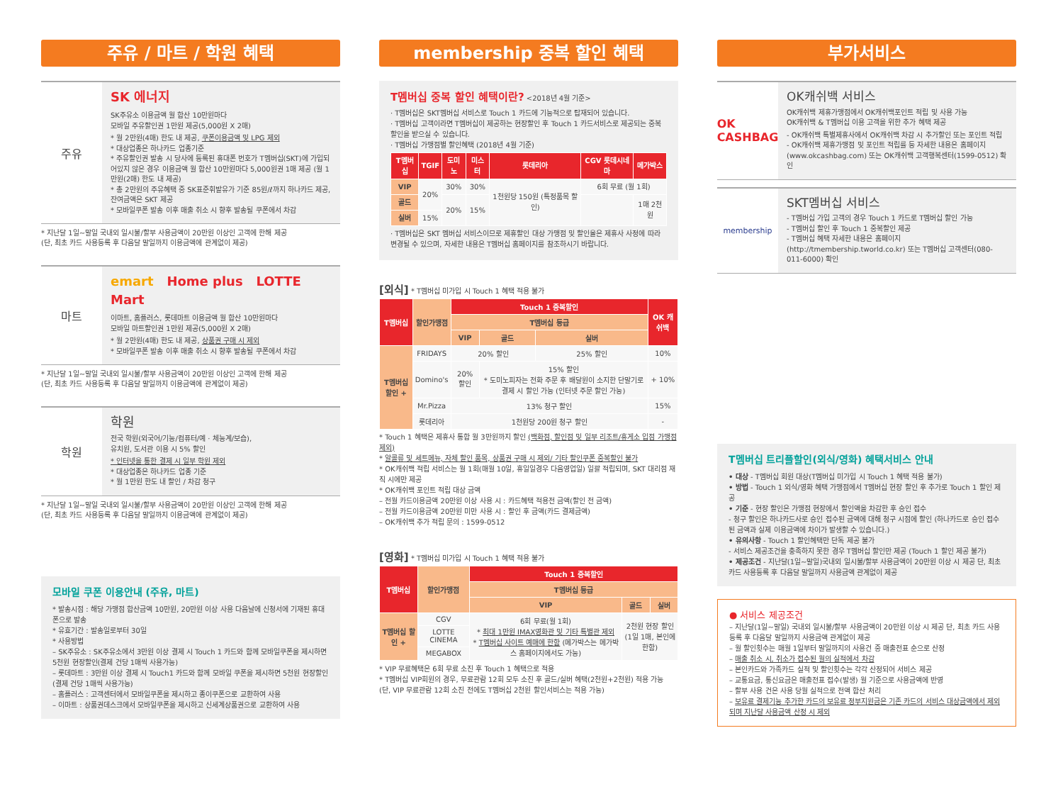주유 / 마트 / 학원 혜택
주유
SK 에너지
SK주유소 이용금액 월 합산 10만원마다
모바일 주유할인권 1만원 제공(5,000원 X 2매)
* 월 2만원(4매) 한도 내 제공, 쿠폰이용금액 및 LPG 제외
* 대상업종은 하나카드 업종기준
* 주유할인권 발송 시 당사에 등록된 휴대폰 번호가 T멤버십(SKT)에 가입되어있지 않은 경우 이용금액 월 합산 10만원마다 5,000원권 1매 제공 (월 1만원(2매) 한도 내 제공)
* 총 2만원의 주유혜택 중 SK표준휘발유가 기준 85원/ℓ까지 하나카드 제공, 잔여금액은 SKT 제공
* 모바일쿠폰 발송 이후 매출 취소 시 향후 발송될 쿠폰에서 차감
* 지난달 1일~말일 국내외 일시불/할부 사용금액이 20만원 이상인 고객에 한해 제공
(단, 최초 카드 사용등록 후 다음달 말일까지 이용금액에 관계없이 제공)
마트
emart Home plus LOTTE Mart
이마트, 홈플러스, 롯데마트 이용금액 월 합산 10만원마다
모바일 마트할인권 1만원 제공(5,000원 X 2매)
* 월 2만원(4매) 한도 내 제공, 상품권 구매 시 제외
* 모바일쿠폰 발송 이후 매출 취소 시 향후 발송될 쿠폰에서 차감
* 지난달 1일~말일 국내외 일시불/할부 사용금액이 20만원 이상인 고객에 한해 제공
(단, 최초 카드 사용등록 후 다음달 말일까지 이용금액에 관계없이 제공)
학원
학원
전국 학원(외국어/기능/컴퓨터/예 · 체능계/보습),
유치원, 도서관 이용 시 5% 할인
* 인터넷을 통한 결제 시 일부 학원 제외
* 대상업종은 하나카드 업종 기준
* 월 1만원 한도 내 할인 / 차감 청구
* 지난달 1일~말일 국내외 일시불/할부 사용금액이 20만원 이상인 고객에 한해 제공
(단, 최초 카드 사용등록 후 다음달 말일까지 이용금액에 관계없이 제공)
모바일 쿠폰 이용안내 (주유, 마트)
* 발송시점 : 해당 가맹점 합산금액 10만원, 20만원 이상 사용 다음날에 신청서에 기재된 휴대폰으로 발송
* 유효기간 : 발송일로부터 30일
* 사용방법
– SK주유소 : SK주유소에서 3만원 이상 결제 시 Touch 1 카드와 함께 모바일쿠폰을 제시하면 5천원 현장할인(결제 건당 1매씩 사용가능)
– 롯데마트 : 3만원 이상 결제 시 Touch1 카드와 함께 모바일 쿠폰을 제시하면 5천원 현장할인 (결제 건당 1매씩 사용가능)
– 홈플러스 : 고객센터에서 모바일쿠폰을 제시하고 종이쿠폰으로 교환하여 사용
– 이마트 : 상품권데스크에서 모바일쿠폰을 제시하고 신세계상품권으로 교환하여 사용
membership 중복 할인 혜택
T멤버십 중복 할인 혜택이란? <2018년 4월 기준>
· T멤버십은 SKT멤버십 서비스로 Touch 1 카드에 기능적으로 탑재되어 있습니다.
· T멤버십 고객이라면 T멤버십이 제공하는 현장할인 후 Touch 1 카드서비스로 제공되는 중복 할인을 받으실 수 있습니다.
· T멤버십 가맹점별 할인혜택 (2018년 4월 기준)
| T멤버십 | TGIF | 도미노 | 미스터 | 롯데리아 | CGV 롯데시네마 | 메가박스 |
| --- | --- | --- | --- | --- | --- | --- |
| VIP | 20% | 30% | 30% | 1천원당 150원 (특정품목 할인) | 6회 무료 (월 1회) | |
| 골드 | | 20% | 15% | | | 1매 2천원 |
| 실버 | 15% | | | | | |
· T멤버십은 SKT 멤버십 서비스이므로 제휴할인 대상 가맹점 및 할인율은 제휴사 사정에 따라 변경될 수 있으며, 자세한 내용은 T멤버십 홈페이지를 참조하시기 바랍니다.
[외식] * T멤버십 미가입 시 Touch 1 혜택 적용 불가
| T멤버십 | 할인가맹점 | Touch 1 중복할인 | | | OK 캐쉬백 |
| --- | --- | --- | --- | --- | --- |
| | | T멤버십 등급 | | | |
| | | VIP | 골드 | 실버 | |
| T멤버십 할인 + | FRIDAYS | 20% 할인 | | 25% 할인 | 10% |
| | Domino's | 20% 할인 | 15% 할인 * 도미노피자는 전화 주문 후 배달원이 소지한 단말기로 결제 시 할인 가능 (인터넷 주문 할인 가능) | | + 10% |
| | Mr.Pizza | 13% 청구 할인 | | | 15% |
| | 롯데리아 | 1천원당 200원 청구 할인 | | | - |
* Touch 1 혜택은 제휴사 통합 월 3만원까지 할인 (백화점, 할인점 및 일부 리조트/휴게소 입점 가맹점 제외)
* 알콜류 및 세트메뉴, 자체 할인 품목, 상품권 구매 시 제외/ 기타 할인쿠폰 중복할인 불가
* OK캐쉬백 적립 서비스는 월 1회(매월 10일, 휴일일경우 다음영업일) 일괄 적립되며, SKT 대리점 재직 시에만 제공
* OK캐쉬백 포인트 적립 대상 금액
– 전월 카드이용금액 20만원 이상 사용 시 : 카드혜택 적용전 금액(할인 전 금액)
– 전월 카드이용금액 20만원 미만 사용 시 : 할인 후 금액(카드 결제금액)
– OK캐쉬백 추가 적립 문의 : 1599-0512
[영화] * T멤버십 미가입 시 Touch 1 혜택 적용 불가
| T멤버십 | 할인가맹점 | Touch 1 중복할인 | | |
| --- | --- | --- | --- | --- |
| | | T멤버십 등급 | | |
| | | VIP | 골드 | 실버 |
| T멤버십 할인 + | CGV | 6회 무료(월 1회) * 최대 1만원 IMAX영화관 및 기타 특별관 제외 * T멤버십 사이트 예매에 한함 (메가박스는 메가박스 홈페이지에서도 가능) | 2천원 현장 할인 (1일 1매, 본인에 한함) | |
| | LOTTE CINEMA | | | |
| | MEGABOX | | | |
* VIP 무료혜택은 6회 무료 소진 후 Touch 1 혜택으로 적용
* T멤버십 VIP회원의 경우, 무료관람 12회 모두 소진 후 골드/실버 혜택(2천원+2천원) 적용 가능
(단, VIP 무료관람 12회 소진 전에도 T멤버십 2천원 할인서비스는 적용 가능)
부가서비스
OK CASHBAG
OK캐쉬백 서비스
OK캐쉬백 제휴가맹점에서 OK캐쉬백포인트 적립 및 사용 가능
OK캐쉬백 & T멤버십 이용 고객을 위한 추가 혜택 제공
- OK캐쉬백 특별제휴사에서 OK캐쉬백 차감 시 추가할인 또는 포인트 적립
- OK캐쉬백 제휴가맹점 및 포인트 적립률 등 자세한 내용은 홈페이지 (www.okcashbag.com) 또는 OK캐쉬백 고객행복센터(1599-0512) 확인
membership
SKT멤버십 서비스
- T멤버십 가입 고객의 경우 Touch 1 카드로 T멤버십 할인 가능
- T멤버십 할인 후 Touch 1 중복할인 제공
- T멤버십 혜택 자세한 내용은 홈페이지(http://tmembership.tworld.co.kr) 또는 T멤버십 고객센터(080-011-6000) 확인
T멤버십 트리플할인(외식/영화) 혜택서비스 안내
• 대상 - T멤버십 회원 대상(T멤버십 미가입 시 Touch 1 혜택 적용 불가)
• 방법 - Touch 1 외식/영화 혜택 가맹점에서 T멤버십 현장 할인 후 추가로 Touch 1 할인 제공
• 기준 - 현장 할인은 가맹점 현장에서 할인액을 차감한 후 승인 접수
- 청구 할인은 하나카드사로 승인 접수된 금액에 대해 청구 시점에 할인 (하나카드로 승인 접수된 금액과 실제 이용금액에 차이가 발생할 수 있습니다.)
• 유의사항 - Touch 1 할인혜택만 단독 제공 불가
- 서비스 제공조건을 충족하지 못한 경우 T멤버십 할인만 제공 (Touch 1 할인 제공 불가)
• 제공조건 - 지난달(1일~말일)국내외 일시불/할부 사용금액이 20만원 이상 시 제공 단, 최초 카드 사용등록 후 다음달 말일까지 사용금액 관계없이 제공
● 서비스 제공조건
– 지난달(1일~말일) 국내외 일시불/할부 사용금액이 20만원 이상 시 제공 단, 최초 카드 사용등록 후 다음달 말일까지 사용금액 관계없이 제공
– 월 할인횟수는 매월 1일부터 말일까지의 사용건 중 매출전표 순으로 산정
– 매출 취소 시, 취소가 접수된 월의 실적에서 차감
– 본인카드와 가족카드 실적 및 할인횟수는 각각 산정되어 서비스 제공
– 교통요금, 통신요금은 매출전표 접수(발생) 월 기준으로 사용금액에 반영
– 할부 사용 건은 사용 당월 실적으로 전액 합산 처리
– 보유료 결제기능 추가한 카드의 보유료 정부지원금은 기존 카드의 서비스 대상금액에서 제외되며 지난달 사용금액 산정 시 제외